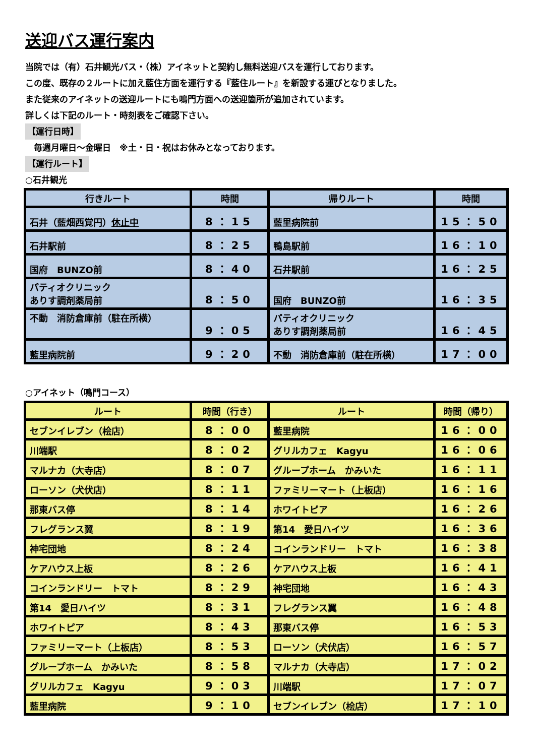送迎バス運行案内
当院では（有）石井観光バス・（株）アイネットと契約し無料送迎バスを運行しております。
この度、既存の２ルートに加え藍住方面を運行する『藍住ルート』を新設する運びとなりました。
また従来のアイネットの送迎ルートにも鳴門方面への送迎箇所が追加されています。
詳しくは下記のルート・時刻表をご確認下さい。
【運行日時】
　毎週月曜日～金曜日　※土・日・祝はお休みとなっております。
【運行ルート】
○石井観光
| 行きルート | 時間 | 帰りルート | 時間 |
| --- | --- | --- | --- |
| 石井（藍畑西覚円） 休止中 | 8：15 | 藍里病院前 | 15：50 |
| 石井駅前 | 8：25 | 鴨島駅前 | 16：10 |
| 国府 BUNZO前 | 8：40 | 石井駅前 | 16：25 |
| パティオクリニック ありす調剤薬局前 | 8：50 | 国府 BUNZO前 | 16：35 |
| 不動 消防倉庫前（駐在所横） | 9：05 | パティオクリニック ありす調剤薬局前 | 16：45 |
| 藍里病院前 | 9：20 | 不動 消防倉庫前（駐在所横） | 17：00 |
○アイネット（鳴門コース）
| ルート | 時間（行き） | ルート | 時間（帰り） |
| --- | --- | --- | --- |
| セブンイレブン（桧店） | 8：00 | 藍里病院 | 16：00 |
| 川端駅 | 8：02 | グリルカフェ Kagyu | 16：06 |
| マルナカ（大寺店） | 8：07 | グループホーム かみいた | 16：11 |
| ローソン（犬伏店） | 8：11 | ファミリーマート（上板店） | 16：16 |
| 那東バス停 | 8：14 | ホワイトピア | 16：26 |
| フレグランス翼 | 8：19 | 第14 愛日ハイツ | 16：36 |
| 神宅団地 | 8：24 | コインランドリー トマト | 16：38 |
| ケアハウス上板 | 8：26 | ケアハウス上板 | 16：41 |
| コインランドリー トマト | 8：29 | 神宅団地 | 16：43 |
| 第14 愛日ハイツ | 8：31 | フレグランス翼 | 16：48 |
| ホワイトピア | 8：43 | 那東バス停 | 16：53 |
| ファミリーマート（上板店） | 8：53 | ローソン（犬伏店） | 16：57 |
| グループホーム かみいた | 8：58 | マルナカ（大寺店） | 17：02 |
| グリルカフェ Kagyu | 9：03 | 川端駅 | 17：07 |
| 藍里病院 | 9：10 | セブンイレブン（桧店） | 17：10 |